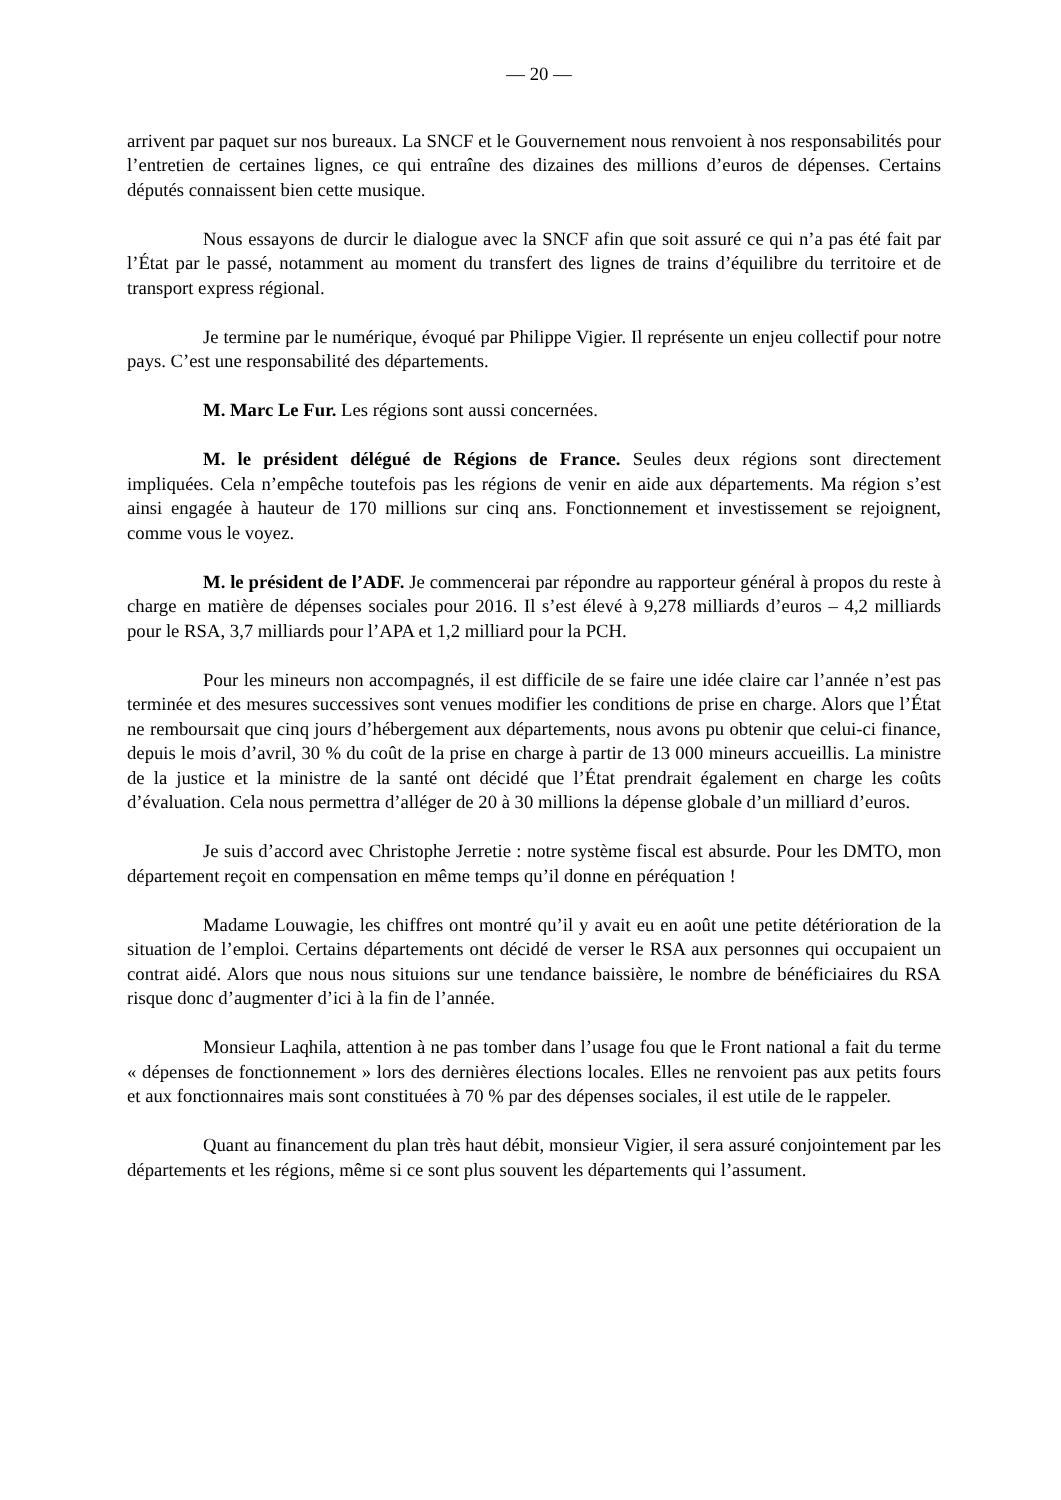— 20 —
arrivent par paquet sur nos bureaux. La SNCF et le Gouvernement nous renvoient à nos responsabilités pour l’entretien de certaines lignes, ce qui entraîne des dizaines des millions d’euros de dépenses. Certains députés connaissent bien cette musique.
Nous essayons de durcir le dialogue avec la SNCF afin que soit assuré ce qui n’a pas été fait par l’État par le passé, notamment au moment du transfert des lignes de trains d’équilibre du territoire et de transport express régional.
Je termine par le numérique, évoqué par Philippe Vigier. Il représente un enjeu collectif pour notre pays. C’est une responsabilité des départements.
M. Marc Le Fur. Les régions sont aussi concernées.
M. le président délégué de Régions de France. Seules deux régions sont directement impliquées. Cela n’empêche toutefois pas les régions de venir en aide aux départements. Ma région s’est ainsi engagée à hauteur de 170 millions sur cinq ans. Fonctionnement et investissement se rejoignent, comme vous le voyez.
M. le président de l’ADF. Je commencerai par répondre au rapporteur général à propos du reste à charge en matière de dépenses sociales pour 2016. Il s’est élevé à 9,278 milliards d’euros – 4,2 milliards pour le RSA, 3,7 milliards pour l’APA et 1,2 milliard pour la PCH.
Pour les mineurs non accompagnés, il est difficile de se faire une idée claire car l’année n’est pas terminée et des mesures successives sont venues modifier les conditions de prise en charge. Alors que l’État ne remboursait que cinq jours d’hébergement aux départements, nous avons pu obtenir que celui-ci finance, depuis le mois d’avril, 30 % du coût de la prise en charge à partir de 13 000 mineurs accueillis. La ministre de la justice et la ministre de la santé ont décidé que l’État prendrait également en charge les coûts d’évaluation. Cela nous permettra d’alléger de 20 à 30 millions la dépense globale d’un milliard d’euros.
Je suis d’accord avec Christophe Jerretie : notre système fiscal est absurde. Pour les DMTO, mon département reçoit en compensation en même temps qu’il donne en péréquation !
Madame Louwagie, les chiffres ont montré qu’il y avait eu en août une petite détérioration de la situation de l’emploi. Certains départements ont décidé de verser le RSA aux personnes qui occupaient un contrat aidé. Alors que nous nous situions sur une tendance baissière, le nombre de bénéficiaires du RSA risque donc d’augmenter d’ici à la fin de l’année.
Monsieur Laqhila, attention à ne pas tomber dans l’usage fou que le Front national a fait du terme « dépenses de fonctionnement » lors des dernières élections locales. Elles ne renvoient pas aux petits fours et aux fonctionnaires mais sont constituées à 70 % par des dépenses sociales, il est utile de le rappeler.
Quant au financement du plan très haut débit, monsieur Vigier, il sera assuré conjointement par les départements et les régions, même si ce sont plus souvent les départements qui l’assument.